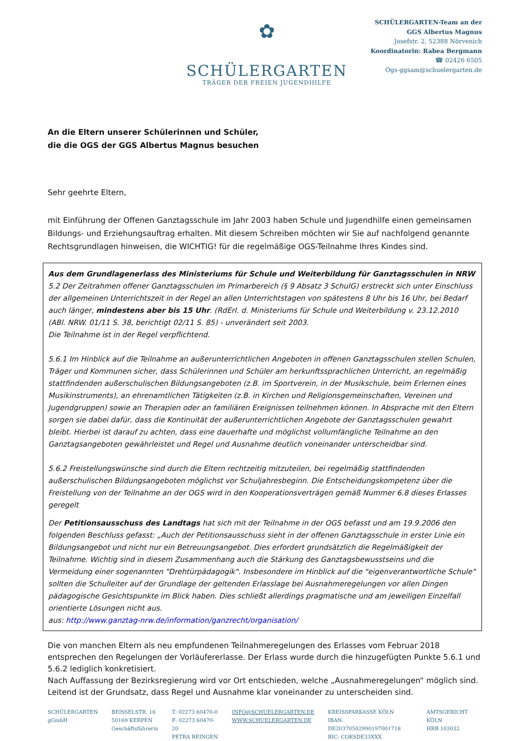✿
SCHÜLERGARTEN
TRÄGER DER FREIEN JUGENDHILFE
SCHÜLERGARTEN-Team an der
GGS Albertus Magnus
Josefstr. 2, 52388 Nörvenich
Koordinatorin: Rabea Bergmann
☎ 02426 6505
Ogs-ggsam@schuelergarten.de
An die Eltern unserer Schülerinnen und Schüler,
die die OGS der GGS Albertus Magnus besuchen
Sehr geehrte Eltern,
mit Einführung der Offenen Ganztagsschule im Jahr 2003 haben Schule und Jugendhilfe einen gemeinsamen Bildungs- und Erziehungsauftrag erhalten. Mit diesem Schreiben möchten wir Sie auf nachfolgend genannte Rechtsgrundlagen hinweisen, die WICHTIG! für die regelmäßige OGS-Teilnahme Ihres Kindes sind.
Aus dem Grundlagenerlass des Ministeriums für Schule und Weiterbildung für Ganztagsschulen in NRW
5.2 Der Zeitrahmen offener Ganztagsschulen im Primarbereich (§ 9 Absatz 3 SchulG) erstreckt sich unter Einschluss der allgemeinen Unterrichtszeit in der Regel an allen Unterrichtstagen von spätestens 8 Uhr bis 16 Uhr, bei Bedarf auch länger, mindestens aber bis 15 Uhr. (RdErl. d. Ministeriums für Schule und Weiterbildung v. 23.12.2010 (ABl. NRW. 01/11 S. 38, berichtigt 02/11 S. 85) - unverändert seit 2003.
Die Teilnahme ist in der Regel verpflichtend.
5.6.1 Im Hinblick auf die Teilnahme an außerunterrichtlichen Angeboten in offenen Ganztagsschulen stellen Schulen, Träger und Kommunen sicher, dass Schülerinnen und Schüler am herkunftssprachlichen Unterricht, an regelmäßig stattfindenden außerschulischen Bildungsangeboten (z.B. im Sportverein, in der Musikschule, beim Erlernen eines Musikinstruments), an ehrenamtlichen Tätigkeiten (z.B. in Kirchen und Religionsgemeinschaften, Vereinen und Jugendgruppen) sowie an Therapien oder an familiären Ereignissen teilnehmen können. In Absprache mit den Eltern sorgen sie dabei dafür, dass die Kontinuität der außerunterrichtlichen Angebote der Ganztagsschulen gewahrt bleibt. Hierbei ist darauf zu achten, dass eine dauerhafte und möglichst vollumfängliche Teilnahme an den Ganztagsangeboten gewährleistet und Regel und Ausnahme deutlich voneinander unterscheidbar sind.
5.6.2 Freistellungswünsche sind durch die Eltern rechtzeitig mitzuteilen, bei regelmäßig stattfindenden außerschulischen Bildungsangeboten möglichst vor Schuljahresbeginn. Die Entscheidungskompetenz über die Freistellung von der Teilnahme an der OGS wird in den Kooperationsverträgen gemäß Nummer 6.8 dieses Erlasses geregelt
Der Petitionsausschuss des Landtags hat sich mit der Teilnahme in der OGS befasst und am 19.9.2006 den folgenden Beschluss gefasst: „Auch der Petitionsausschuss sieht in der offenen Ganztagsschule in erster Linie ein Bildungsangebot und nicht nur ein Betreuungsangebot. Dies erfordert grundsätzlich die Regelmäßigkeit der Teilnahme. Wichtig sind in diesem Zusammenhang auch die Stärkung des Ganztagsbewusstseins und die Vermeidung einer sogenannten "Drehtürpädagogik". Insbesondere im Hinblick auf die "eigenverantwortliche Schule" sollten die Schulleiter auf der Grundlage der geltenden Erlasslage bei Ausnahmeregelungen vor allen Dingen pädagogische Gesichtspunkte im Blick haben. Dies schließt allerdings pragmatische und am jeweiligen Einzelfall orientierte Lösungen nicht aus.
aus: http://www.ganztag-nrw.de/information/ganzrecht/organisation/
Die von manchen Eltern als neu empfundenen Teilnahmeregelungen des Erlasses vom Februar 2018 entsprechen den Regelungen der Vorläufererlasse. Der Erlass wurde durch die hinzugefügten Punkte 5.6.1 und 5.6.2 lediglich konkretisiert.
Nach Auffassung der Bezirksregierung wird vor Ort entschieden, welche „Ausnahmeregelungen“ möglich sind. Leitend ist der Grundsatz, dass Regel und Ausnahme klar voneinander zu unterscheiden sind.
SCHÜLERGARTEN
gGmbH
BEISSELSTR. 16
50169 KERPEN
Geschäftsführerin
T: 02273 60470-0
F: 02273 60470-20
PETRA REINGEN
INFO@SCHUELERGARTEN.DE
WWW.SCHUELERGARTEN.DE
KREISSPARKASSE KÖLN
IBAN: DE20370502990197001718
BIC: COKSDE33XXX
AMTSGERICHT KÖLN
HRB 103032